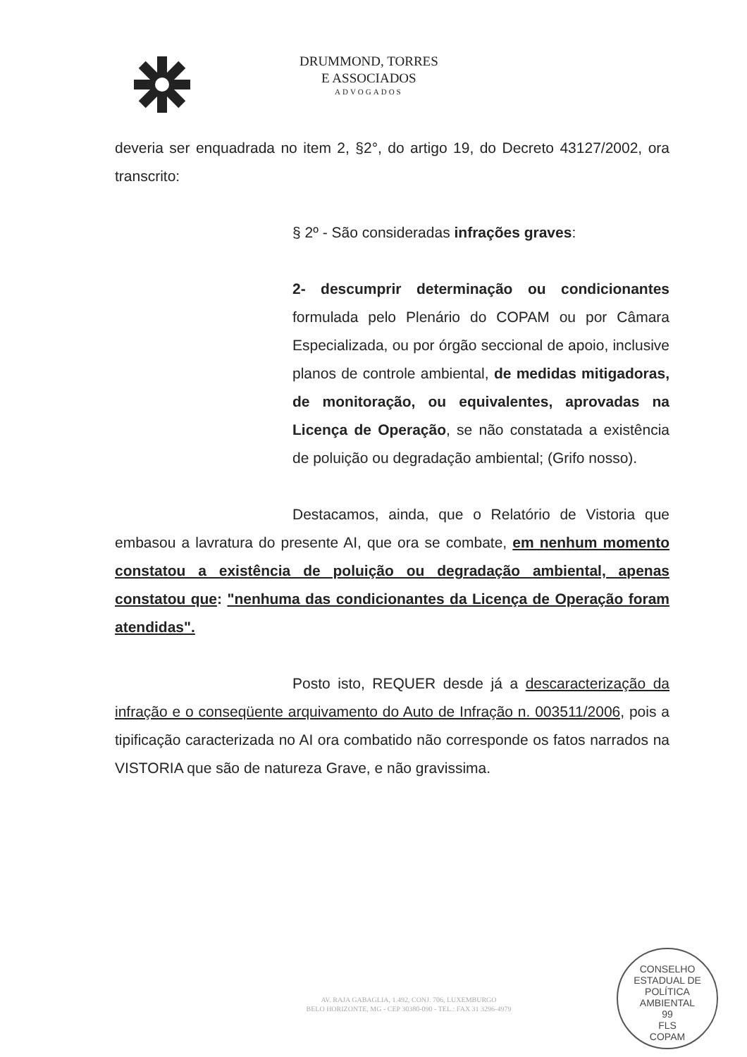DRUMMOND, TORRES
E ASSOCIADOS
ADVOGADOS
deveria ser enquadrada no item 2, §2°, do artigo 19, do Decreto 43127/2002, ora transcrito:
§ 2º - São consideradas infrações graves:
2- descumprir determinação ou condicionantes formulada pelo Plenário do COPAM ou por Câmara Especializada, ou por órgão seccional de apoio, inclusive planos de controle ambiental, de medidas mitigadoras, de monitoração, ou equivalentes, aprovadas na Licença de Operação, se não constatada a existência de poluição ou degradação ambiental; (Grifo nosso).
Destacamos, ainda, que o Relatório de Vistoria que embasou a lavratura do presente AI, que ora se combate, em nenhum momento constatou a existência de poluição ou degradação ambiental, apenas constatou que: "nenhuma das condicionantes da Licença de Operação foram atendidas".
Posto isto, REQUER desde já a descaracterização da infração e o conseqüente arquivamento do Auto de Infração n. 003511/2006, pois a tipificação caracterizada no AI ora combatido não corresponde os fatos narrados na VISTORIA que são de natureza Grave, e não gravissima.
AV. RAJA GABAGLIA, 1.492, CONJ. 706, LUXEMBURGO
BELO HORIZONTE, MG - CEP 30380-090 - TEL.: FAX 31 3296-4979
CONSELHO ESTADUAL DE POLÍTICA AMBIENTAL
99
FLS
COPAM